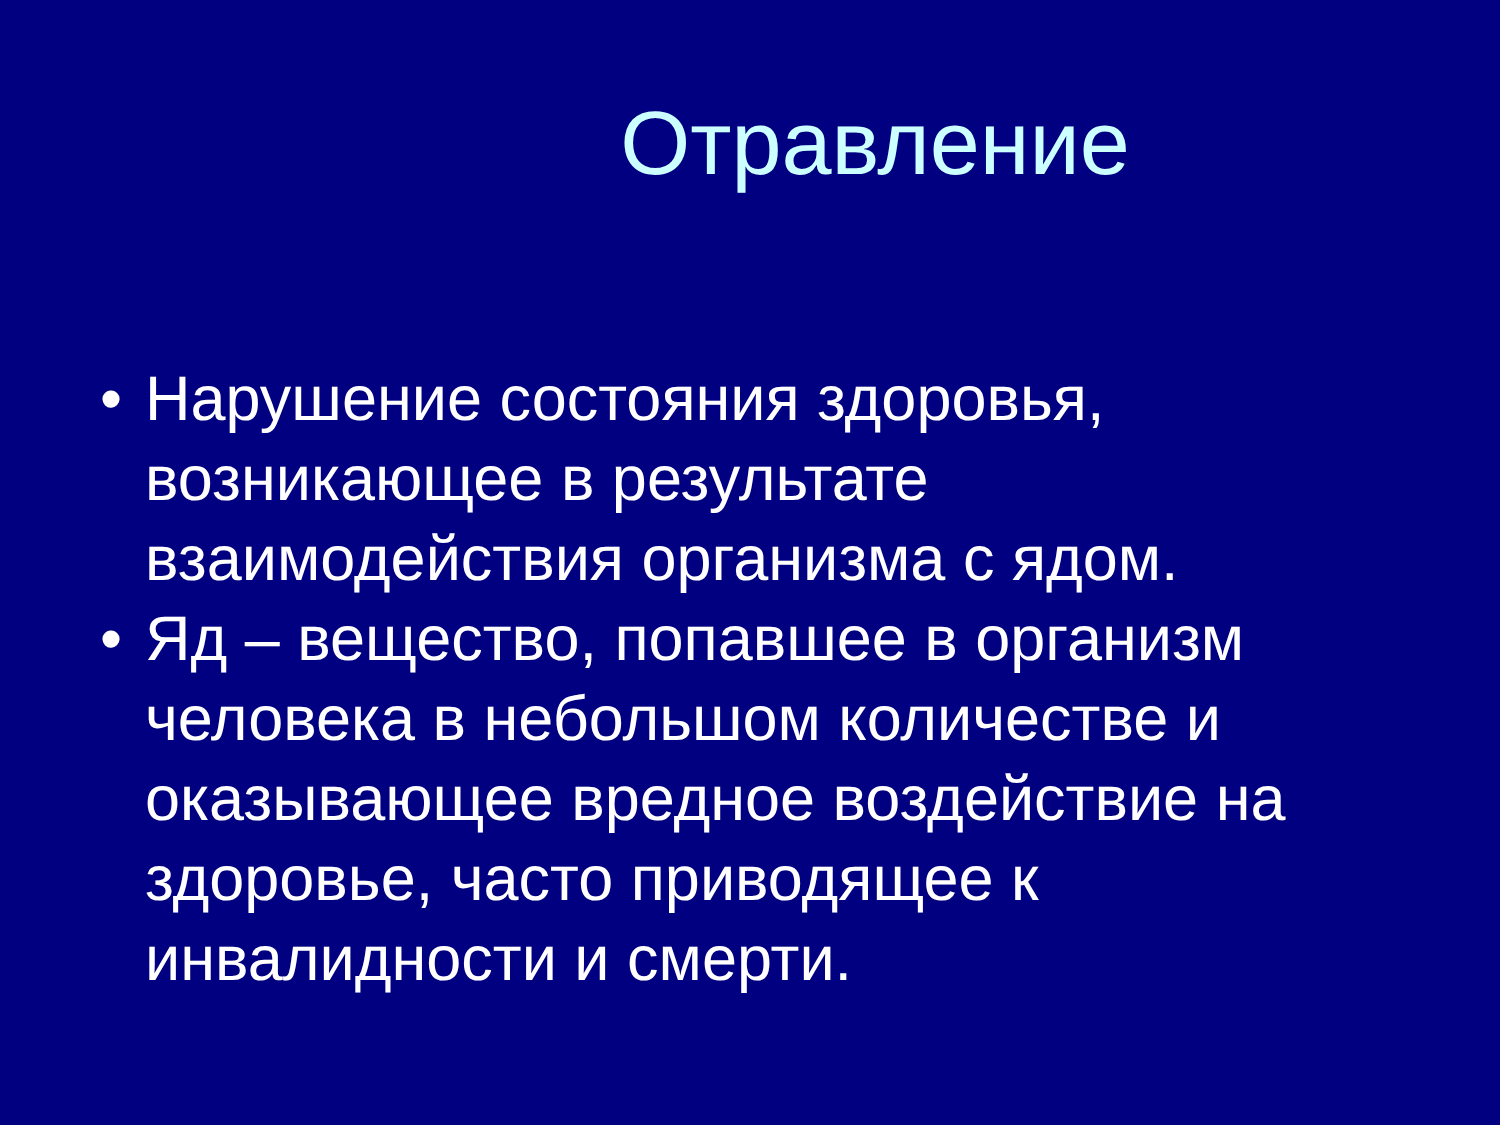Отравление
• Нарушение состояния здоровья, возникающее в результате взаимодействия организма с ядом.
• Яд – вещество, попавшее в организм человека в небольшом количестве и оказывающее вредное воздействие на здоровье, часто приводящее к инвалидности и смерти.